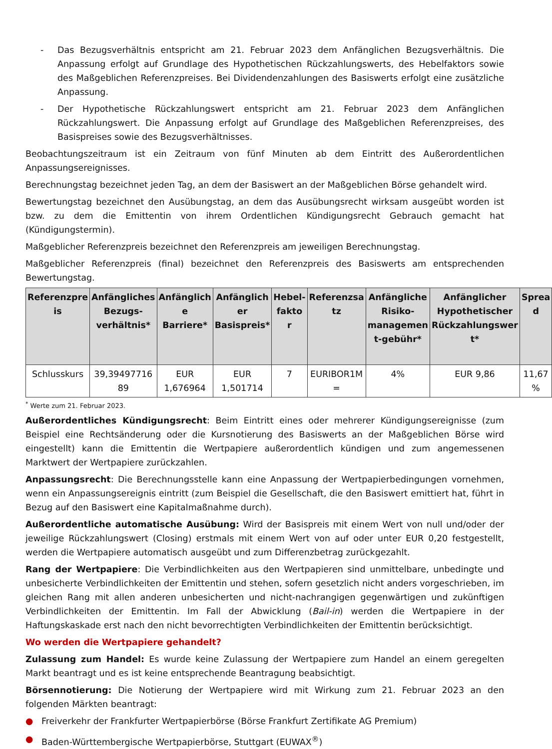- Das Bezugsverhältnis entspricht am 21. Februar 2023 dem Anfänglichen Bezugsverhältnis. Die Anpassung erfolgt auf Grundlage des Hypothetischen Rückzahlungswerts, des Hebelfaktors sowie des Maßgeblichen Referenzpreises. Bei Dividendenzahlungen des Basiswerts erfolgt eine zusätzliche Anpassung.
- Der Hypothetische Rückzahlungswert entspricht am 21. Februar 2023 dem Anfänglichen Rückzahlungswert. Die Anpassung erfolgt auf Grundlage des Maßgeblichen Referenzpreises, des Basispreises sowie des Bezugsverhältnisses.
Beobachtungszeitraum ist ein Zeitraum von fünf Minuten ab dem Eintritt des Außerordentlichen Anpassungsereignisses.
Berechnungstag bezeichnet jeden Tag, an dem der Basiswert an der Maßgeblichen Börse gehandelt wird.
Bewertungstag bezeichnet den Ausübungstag, an dem das Ausübungsrecht wirksam ausgeübt worden ist bzw. zu dem die Emittentin von ihrem Ordentlichen Kündigungsrecht Gebrauch gemacht hat (Kündigungstermin).
Maßgeblicher Referenzpreis bezeichnet den Referenzpreis am jeweiligen Berechnungstag.
Maßgeblicher Referenzpreis (final) bezeichnet den Referenzpreis des Basiswerts am entsprechenden Bewertungstag.
| Referenzpre is | Anfängliches Bezugs-verhältnis* | Anfänglich e Barriere* | Anfänglich er Basispreis* | Hebel-fakto r | Referenzsa tz | Anfängliche Risiko-managemen t-gebühr* | Anfänglicher Hypothetischer Rückzahlungswer t* | Sprea d |
| --- | --- | --- | --- | --- | --- | --- | --- | --- |
| Schlusskurs | 39,39497716 89 | EUR 1,676964 | EUR 1,501714 | 7 | EURIBOR1M = | 4% | EUR 9,86 | 11,67 % |
<sup>*</sup> Werte zum 21. Februar 2023.
Außerordentliches Kündigungsrecht: Beim Eintritt eines oder mehrerer Kündigungsereignisse (zum Beispiel eine Rechtsänderung oder die Kursnotierung des Basiswerts an der Maßgeblichen Börse wird eingestellt) kann die Emittentin die Wertpapiere außerordentlich kündigen und zum angemessenen Marktwert der Wertpapiere zurückzahlen.
Anpassungsrecht: Die Berechnungsstelle kann eine Anpassung der Wertpapierbedingungen vornehmen, wenn ein Anpassungsereignis eintritt (zum Beispiel die Gesellschaft, die den Basiswert emittiert hat, führt in Bezug auf den Basiswert eine Kapitalmaßnahme durch).
Außerordentliche automatische Ausübung: Wird der Basispreis mit einem Wert von null und/oder der jeweilige Rückzahlungswert (Closing) erstmals mit einem Wert von auf oder unter EUR 0,20 festgestellt, werden die Wertpapiere automatisch ausgeübt und zum Differenzbetrag zurückgezahlt.
Rang der Wertpapiere: Die Verbindlichkeiten aus den Wertpapieren sind unmittelbare, unbedingte und unbesicherte Verbindlichkeiten der Emittentin und stehen, sofern gesetzlich nicht anders vorgeschrieben, im gleichen Rang mit allen anderen unbesicherten und nicht-nachrangigen gegenwärtigen und zukünftigen Verbindlichkeiten der Emittentin. Im Fall der Abwicklung (Bail-in) werden die Wertpapiere in der Haftungskaskade erst nach den nicht bevorrechtigten Verbindlichkeiten der Emittentin berücksichtigt.
Wo werden die Wertpapiere gehandelt?
Zulassung zum Handel: Es wurde keine Zulassung der Wertpapiere zum Handel an einem geregelten Markt beantragt und es ist keine entsprechende Beantragung beabsichtigt.
Börsennotierung: Die Notierung der Wertpapiere wird mit Wirkung zum 21. Februar 2023 an den folgenden Märkten beantragt:
● Freiverkehr der Frankfurter Wertpapierbörse (Börse Frankfurt Zertifikate AG Premium)
● Baden-Württembergische Wertpapierbörse, Stuttgart (EUWAX<sup>®</sup>)